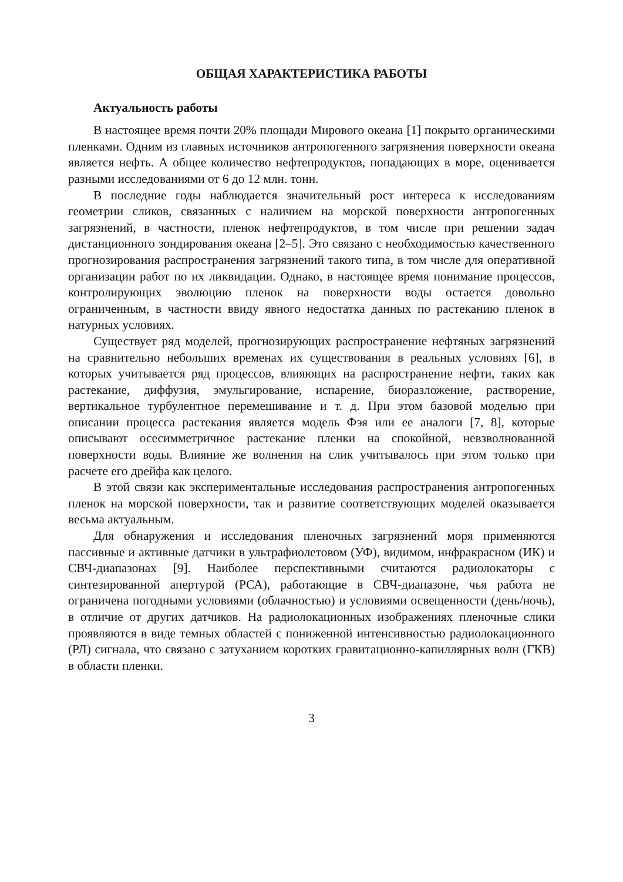ОБЩАЯ ХАРАКТЕРИСТИКА РАБОТЫ
Актуальность работы
В настоящее время почти 20% площади Мирового океана [1] покрыто органическими пленками. Одним из главных источников антропогенного загрязнения поверхности океана является нефть. А общее количество нефтепродуктов, попадающих в море, оценивается разными исследованиями от 6 до 12 млн. тонн.
В последние годы наблюдается значительный рост интереса к исследованиям геометрии сликов, связанных с наличием на морской поверхности антропогенных загрязнений, в частности, пленок нефтепродуктов, в том числе при решении задач дистанционного зондирования океана [2–5]. Это связано с необходимостью качественного прогнозирования распространения загрязнений такого типа, в том числе для оперативной организации работ по их ликвидации. Однако, в настоящее время понимание процессов, контролирующих эволюцию пленок на поверхности воды остается довольно ограниченным, в частности ввиду явного недостатка данных по растеканию пленок в натурных условиях.
Существует ряд моделей, прогнозирующих распространение нефтяных загрязнений на сравнительно небольших временах их существования в реальных условиях [6], в которых учитывается ряд процессов, влияющих на распространение нефти, таких как растекание, диффузия, эмульгирование, испарение, биоразложение, растворение, вертикальное турбулентное перемешивание и т. д. При этом базовой моделью при описании процесса растекания является модель Фэя или ее аналоги [7, 8], которые описывают осесимметричное растекание пленки на спокойной, невзволнованной поверхности воды. Влияние же волнения на слик учитывалось при этом только при расчете его дрейфа как целого.
В этой связи как экспериментальные исследования распространения антропогенных пленок на морской поверхности, так и развитие соответствующих моделей оказывается весьма актуальным.
Для обнаружения и исследования пленочных загрязнений моря применяются пассивные и активные датчики в ультрафиолетовом (УФ), видимом, инфракрасном (ИК) и СВЧ-диапазонах [9]. Наиболее перспективными считаются радиолокаторы с синтезированной апертурой (РСА), работающие в СВЧ-диапазоне, чья работа не ограничена погодными условиями (облачностью) и условиями освещенности (день/ночь), в отличие от других датчиков. На радиолокационных изображениях пленочные слики проявляются в виде темных областей с пониженной интенсивностью радиолокационного (РЛ) сигнала, что связано с затуханием коротких гравитационно-капиллярных волн (ГКВ) в области пленки.
3